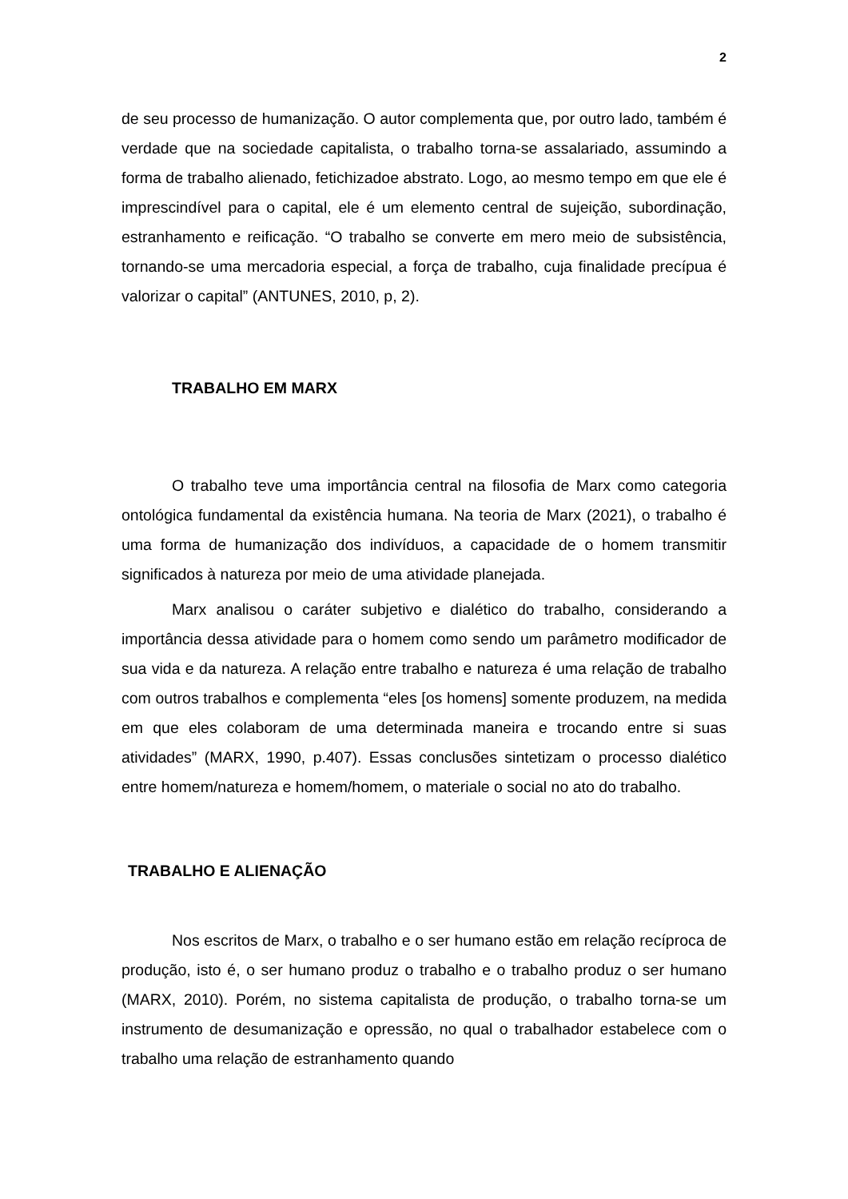2
de seu processo de humanização. O autor complementa que, por outro lado, também é verdade que na sociedade capitalista, o trabalho torna-se assalariado, assumindo a forma de trabalho alienado, fetichizadoe abstrato. Logo, ao mesmo tempo em que ele é imprescindível para o capital, ele é um elemento central de sujeição, subordinação, estranhamento e reificação. “O trabalho se converte em mero meio de subsistência, tornando-se uma mercadoria especial, a força de trabalho, cuja finalidade precípua é valorizar o capital” (ANTUNES, 2010, p, 2).
TRABALHO EM MARX
O trabalho teve uma importância central na filosofia de Marx como categoria ontológica fundamental da existência humana. Na teoria de Marx (2021), o trabalho é uma forma de humanização dos indivíduos, a capacidade de o homem transmitir significados à natureza por meio de uma atividade planejada.
Marx analisou o caráter subjetivo e dialético do trabalho, considerando a importância dessa atividade para o homem como sendo um parâmetro modificador de sua vida e da natureza. A relação entre trabalho e natureza é uma relação de trabalho com outros trabalhos e complementa “eles [os homens] somente produzem, na medida em que eles colaboram de uma determinada maneira e trocando entre si suas atividades” (MARX, 1990, p.407). Essas conclusões sintetizam o processo dialético entre homem/natureza e homem/homem, o materiale o social no ato do trabalho.
TRABALHO E ALIENAÇÃO
Nos escritos de Marx, o trabalho e o ser humano estão em relação recíproca de produção, isto é, o ser humano produz o trabalho e o trabalho produz o ser humano (MARX, 2010). Porém, no sistema capitalista de produção, o trabalho torna-se um instrumento de desumanização e opressão, no qual o trabalhador estabelece com o trabalho uma relação de estranhamento quando